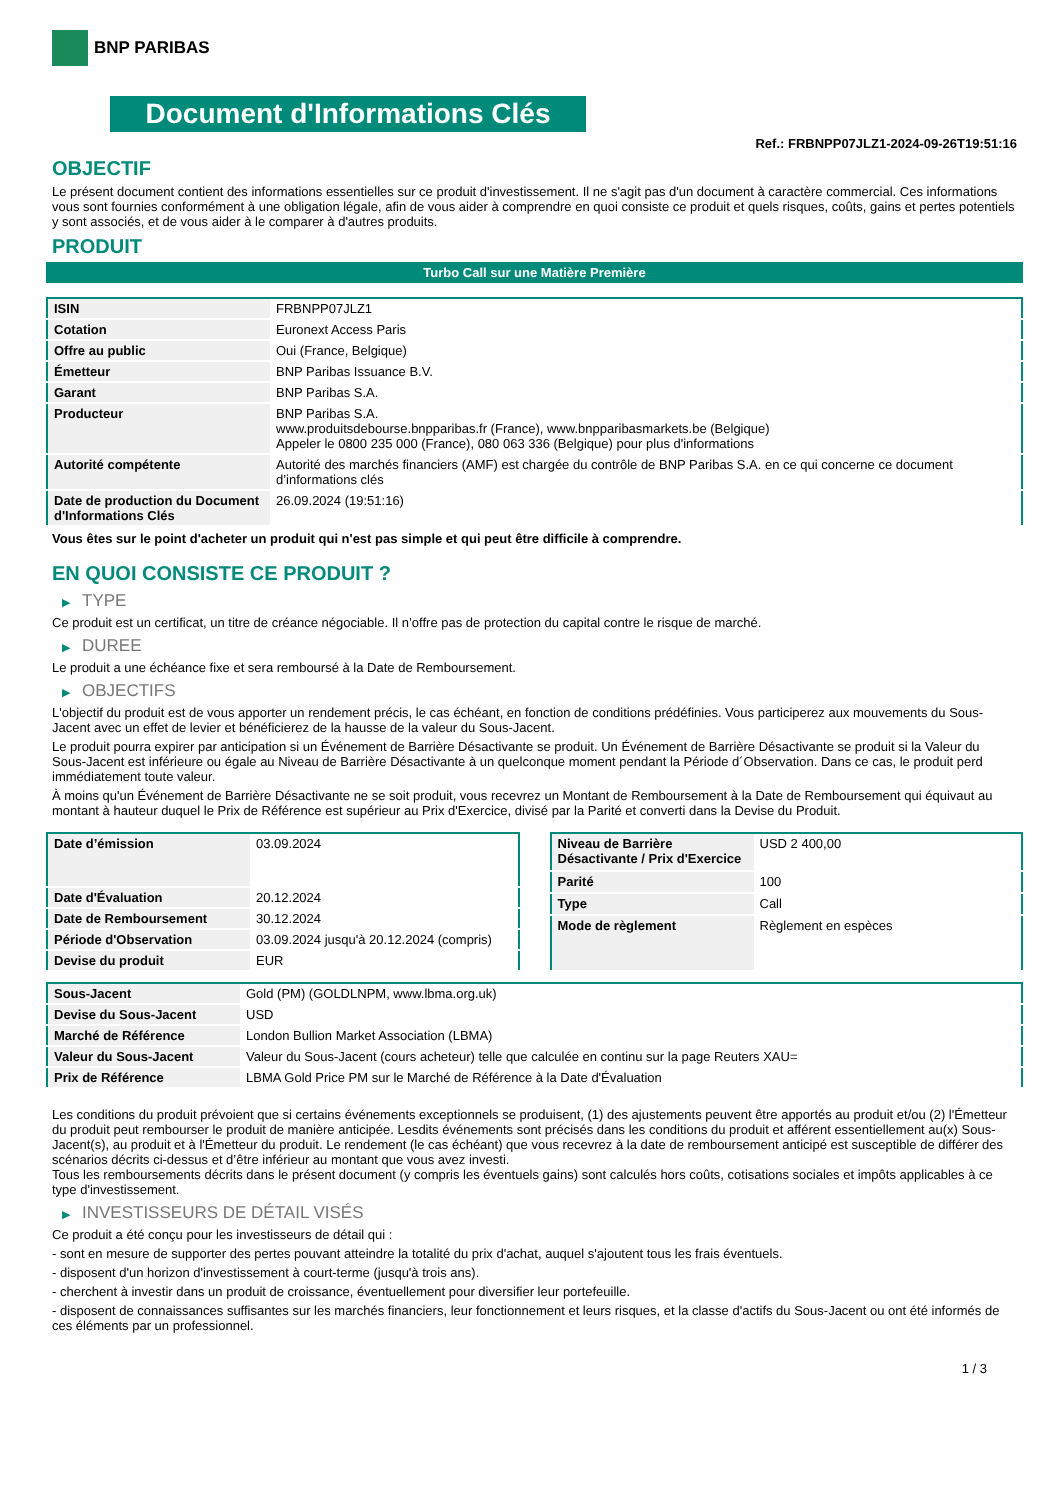BNP PARIBAS
Document d'Informations Clés
Ref.: FRBNPP07JLZ1-2024-09-26T19:51:16
OBJECTIF
Le présent document contient des informations essentielles sur ce produit d'investissement. Il ne s'agit pas d'un document à caractère commercial. Ces informations vous sont fournies conformément à une obligation légale, afin de vous aider à comprendre en quoi consiste ce produit et quels risques, coûts, gains et pertes potentiels y sont associés, et de vous aider à le comparer à d'autres produits.
PRODUIT
Turbo Call sur une Matière Première
| ISIN | FRBNPP07JLZ1 |
| Cotation | Euronext Access Paris |
| Offre au public | Oui (France, Belgique) |
| Émetteur | BNP Paribas Issuance B.V. |
| Garant | BNP Paribas S.A. |
| Producteur | BNP Paribas S.A. www.produitsdebourse.bnpparibas.fr (France), www.bnpparibasmarkets.be (Belgique) Appeler le 0800 235 000 (France), 080 063 336 (Belgique) pour plus d'informations |
| Autorité compétente | Autorité des marchés financiers (AMF) est chargée du contrôle de BNP Paribas S.A. en ce qui concerne ce document d’informations clés |
| Date de production du Document d'Informations Clés | 26.09.2024 (19:51:16) |
Vous êtes sur le point d'acheter un produit qui n'est pas simple et qui peut être difficile à comprendre.
EN QUOI CONSISTE CE PRODUIT ?
▶ TYPE
Ce produit est un certificat, un titre de créance négociable. Il n’offre pas de protection du capital contre le risque de marché.
▶ DUREE
Le produit a une échéance fixe et sera remboursé à la Date de Remboursement.
▶ OBJECTIFS
L'objectif du produit est de vous apporter un rendement précis, le cas échéant, en fonction de conditions prédéfinies. Vous participerez aux mouvements du Sous-Jacent avec un effet de levier et bénéficierez de la hausse de la valeur du Sous-Jacent.
Le produit pourra expirer par anticipation si un Événement de Barrière Désactivante se produit. Un Événement de Barrière Désactivante se produit si la Valeur du Sous-Jacent est inférieure ou égale au Niveau de Barrière Désactivante à un quelconque moment pendant la Période d´Observation. Dans ce cas, le produit perd immédiatement toute valeur.
À moins qu'un Événement de Barrière Désactivante ne se soit produit, vous recevrez un Montant de Remboursement à la Date de Remboursement qui équivaut au montant à hauteur duquel le Prix de Référence est supérieur au Prix d'Exercice, divisé par la Parité et converti dans la Devise du Produit.
| Date d’émission | 03.09.2024 |
| Date d'Évaluation | 20.12.2024 |
| Date de Remboursement | 30.12.2024 |
| Période d'Observation | 03.09.2024 jusqu'à 20.12.2024 (compris) |
| Devise du produit | EUR |
| Niveau de Barrière Désactivante / Prix d'Exercice | USD 2 400,00 |
| Parité | 100 |
| Type | Call |
| Mode de règlement | Règlement en espèces |
| Sous-Jacent | Gold (PM) (GOLDLNPM, www.lbma.org.uk) |
| Devise du Sous-Jacent | USD |
| Marché de Référence | London Bullion Market Association (LBMA) |
| Valeur du Sous-Jacent | Valeur du Sous-Jacent (cours acheteur) telle que calculée en continu sur la page Reuters XAU= |
| Prix de Référence | LBMA Gold Price PM sur le Marché de Référence à la Date d'Évaluation |
Les conditions du produit prévoient que si certains événements exceptionnels se produisent, (1) des ajustements peuvent être apportés au produit et/ou (2) l'Émetteur du produit peut rembourser le produit de manière anticipée. Lesdits événements sont précisés dans les conditions du produit et afférent essentiellement au(x) Sous-Jacent(s), au produit et à l'Émetteur du produit. Le rendement (le cas échéant) que vous recevrez à la date de remboursement anticipé est susceptible de différer des scénarios décrits ci-dessus et d’être inférieur au montant que vous avez investi.
Tous les remboursements décrits dans le présent document (y compris les éventuels gains) sont calculés hors coûts, cotisations sociales et impôts applicables à ce type d'investissement.
▶ INVESTISSEURS DE DÉTAIL VISÉS
Ce produit a été conçu pour les investisseurs de détail qui :
- sont en mesure de supporter des pertes pouvant atteindre la totalité du prix d'achat, auquel s'ajoutent tous les frais éventuels.
- disposent d'un horizon d'investissement à court-terme (jusqu'à trois ans).
- cherchent à investir dans un produit de croissance, éventuellement pour diversifier leur portefeuille.
- disposent de connaissances suffisantes sur les marchés financiers, leur fonctionnement et leurs risques, et la classe d'actifs du Sous-Jacent ou ont été informés de ces éléments par un professionnel.
1 / 3